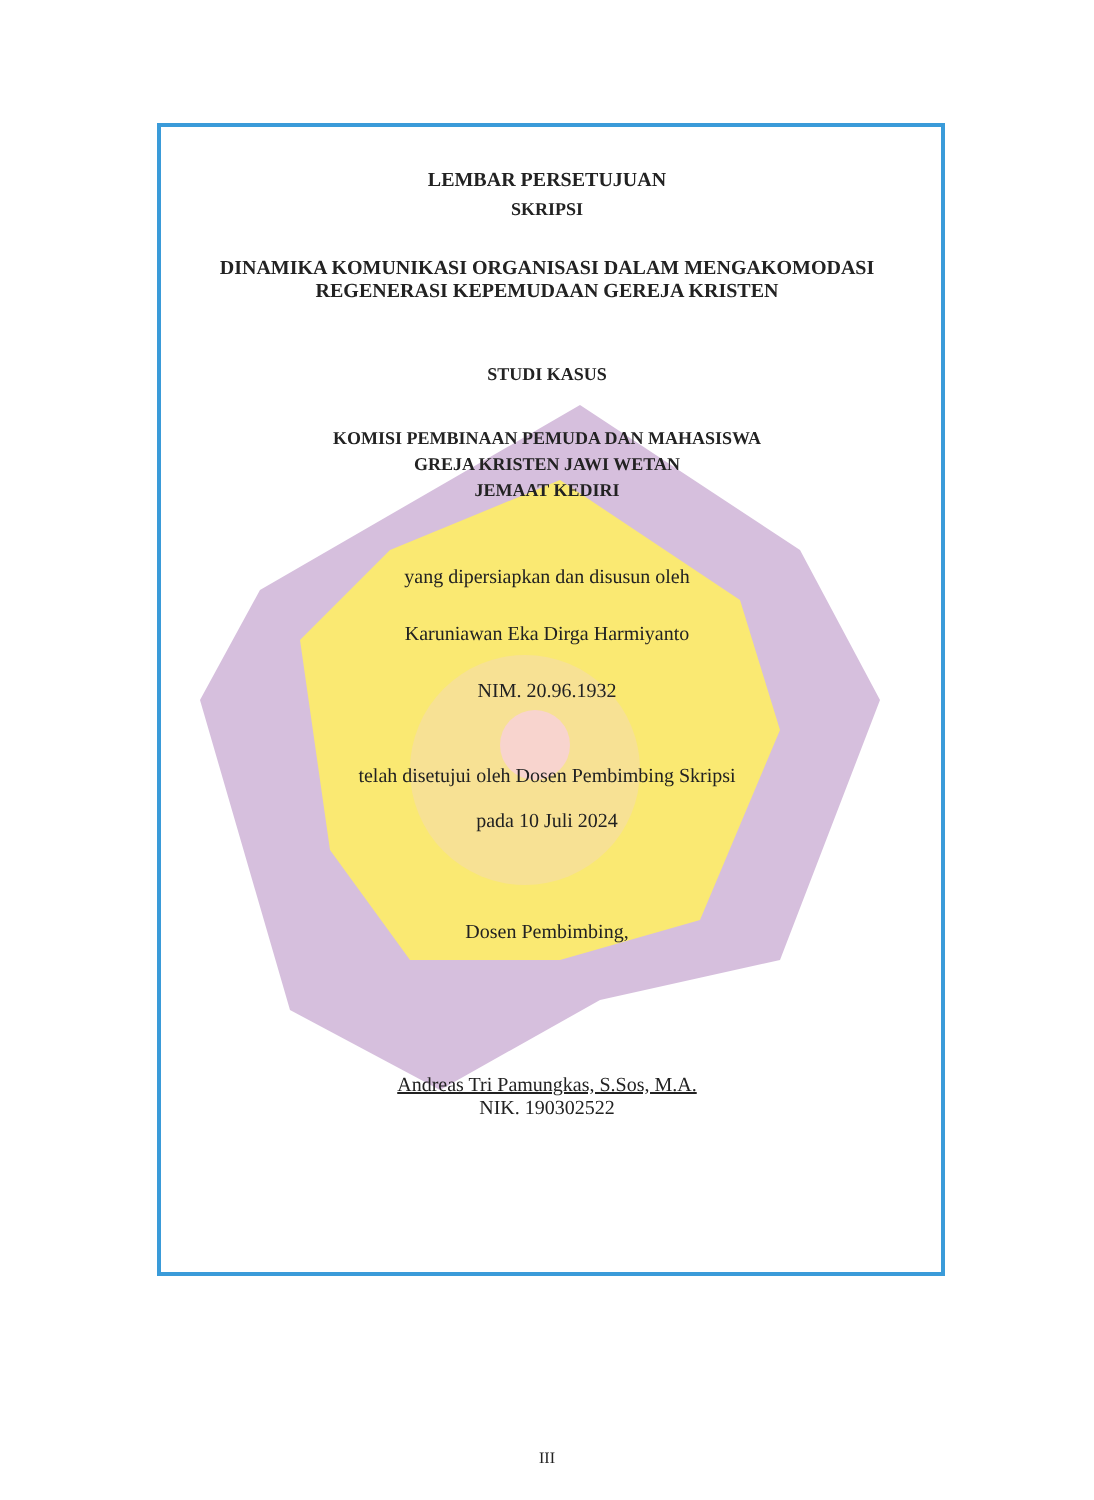LEMBAR PERSETUJUAN
SKRIPSI
DINAMIKA KOMUNIKASI ORGANISASI DALAM MENGAKOMODASI
REGENERASI KEPEMUDAAN GEREJA KRISTEN
STUDI KASUS
KOMISI PEMBINAAN PEMUDA DAN MAHASISWA
GREJA KRISTEN JAWI WETAN
JEMAAT KEDIRI
yang dipersiapkan dan disusun oleh
Karuniawan Eka Dirga Harmiyanto
NIM. 20.96.1932
telah disetujui oleh Dosen Pembimbing Skripsi
pada 10 Juli 2024
Dosen Pembimbing,
Andreas Tri Pamungkas, S.Sos, M.A.
NIK. 190302522
III